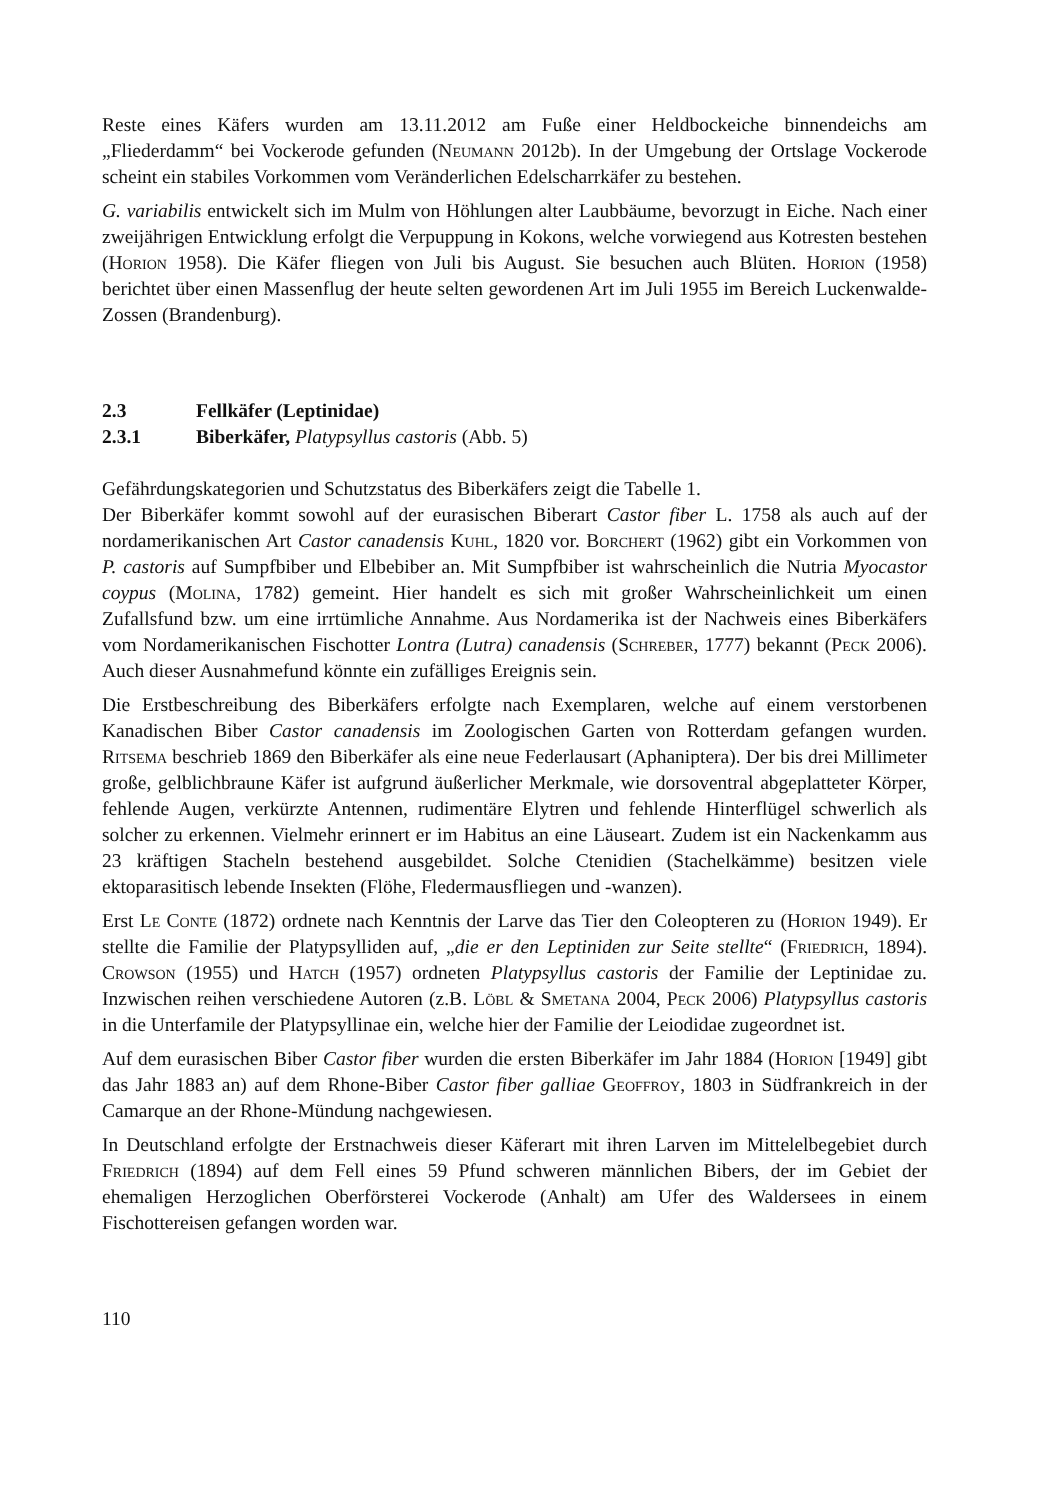Reste eines Käfers wurden am 13.11.2012 am Fuße einer Heldbockeiche binnendeichs am „Fliederdamm“ bei Vockerode gefunden (Neumann 2012b). In der Umgebung der Ortslage Vockerode scheint ein stabiles Vorkommen vom Veränderlichen Edelscharrkäfer zu bestehen.
G. variabilis entwickelt sich im Mulm von Höhlungen alter Laubbäume, bevorzugt in Eiche. Nach einer zweijährigen Entwicklung erfolgt die Verpuppung in Kokons, welche vorwiegend aus Kotresten bestehen (Horion 1958). Die Käfer fliegen von Juli bis August. Sie besuchen auch Blüten. Horion (1958) berichtet über einen Massenflug der heute selten gewordenen Art im Juli 1955 im Bereich Luckenwalde-Zossen (Brandenburg).
2.3 Fellkäfer (Leptinidae)
2.3.1 Biberkäfer, Platypsyllus castoris (Abb. 5)
Gefährdungskategorien und Schutzstatus des Biberkäfers zeigt die Tabelle 1.
Der Biberkäfer kommt sowohl auf der eurasischen Biberart Castor fiber L. 1758 als auch auf der nordamerikanischen Art Castor canadensis Kuhl, 1820 vor. Borchert (1962) gibt ein Vorkommen von P. castoris auf Sumpfbiber und Elbebiber an. Mit Sumpfbiber ist wahrscheinlich die Nutria Myocastor coypus (Molina, 1782) gemeint. Hier handelt es sich mit großer Wahrscheinlichkeit um einen Zufallsfund bzw. um eine irrtümliche Annahme. Aus Nordamerika ist der Nachweis eines Biberkäfers vom Nordamerikanischen Fischotter Lontra (Lutra) canadensis (Schreber, 1777) bekannt (Peck 2006). Auch dieser Ausnahmefund könnte ein zufälliges Ereignis sein.
Die Erstbeschreibung des Biberkäfers erfolgte nach Exemplaren, welche auf einem verstorbenen Kanadischen Biber Castor canadensis im Zoologischen Garten von Rotterdam gefangen wurden. Ritsema beschrieb 1869 den Biberkäfer als eine neue Federlausart (Aphaniptera). Der bis drei Millimeter große, gelblichbraune Käfer ist aufgrund äußerlicher Merkmale, wie dorsoventral abgeplatteter Körper, fehlende Augen, verkürzte Antennen, rudimentäre Elytren und fehlende Hinterflügel schwerlich als solcher zu erkennen. Vielmehr erinnert er im Habitus an eine Läuseart. Zudem ist ein Nackenkamm aus 23 kräftigen Stacheln bestehend ausgebildet. Solche Ctenidien (Stachelkämme) besitzen viele ektoparasitisch lebende Insekten (Flöhe, Fledermausfliegen und -wanzen).
Erst Le Conte (1872) ordnete nach Kenntnis der Larve das Tier den Coleopteren zu (Horion 1949). Er stellte die Familie der Platypsylliden auf, „die er den Leptiniden zur Seite stellte“ (Friedrich, 1894). Crowson (1955) und Hatch (1957) ordneten Platypsyllus castoris der Familie der Leptinidae zu. Inzwischen reihen verschiedene Autoren (z.B. Löbl & Smetana 2004, Peck 2006) Platypsyllus castoris in die Unterfamile der Platypsyllinae ein, welche hier der Familie der Leiodidae zugeordnet ist.
Auf dem eurasischen Biber Castor fiber wurden die ersten Biberkäfer im Jahr 1884 (Horion [1949] gibt das Jahr 1883 an) auf dem Rhone-Biber Castor fiber galliae Geoffroy, 1803 in Südfrankreich in der Camarque an der Rhone-Mündung nachgewiesen.
In Deutschland erfolgte der Erstnachweis dieser Käferart mit ihren Larven im Mittelelbegebiet durch Friedrich (1894) auf dem Fell eines 59 Pfund schweren männlichen Bibers, der im Gebiet der ehemaligen Herzoglichen Oberförsterei Vockerode (Anhalt) am Ufer des Waldersees in einem Fischottereisen gefangen worden war.
110